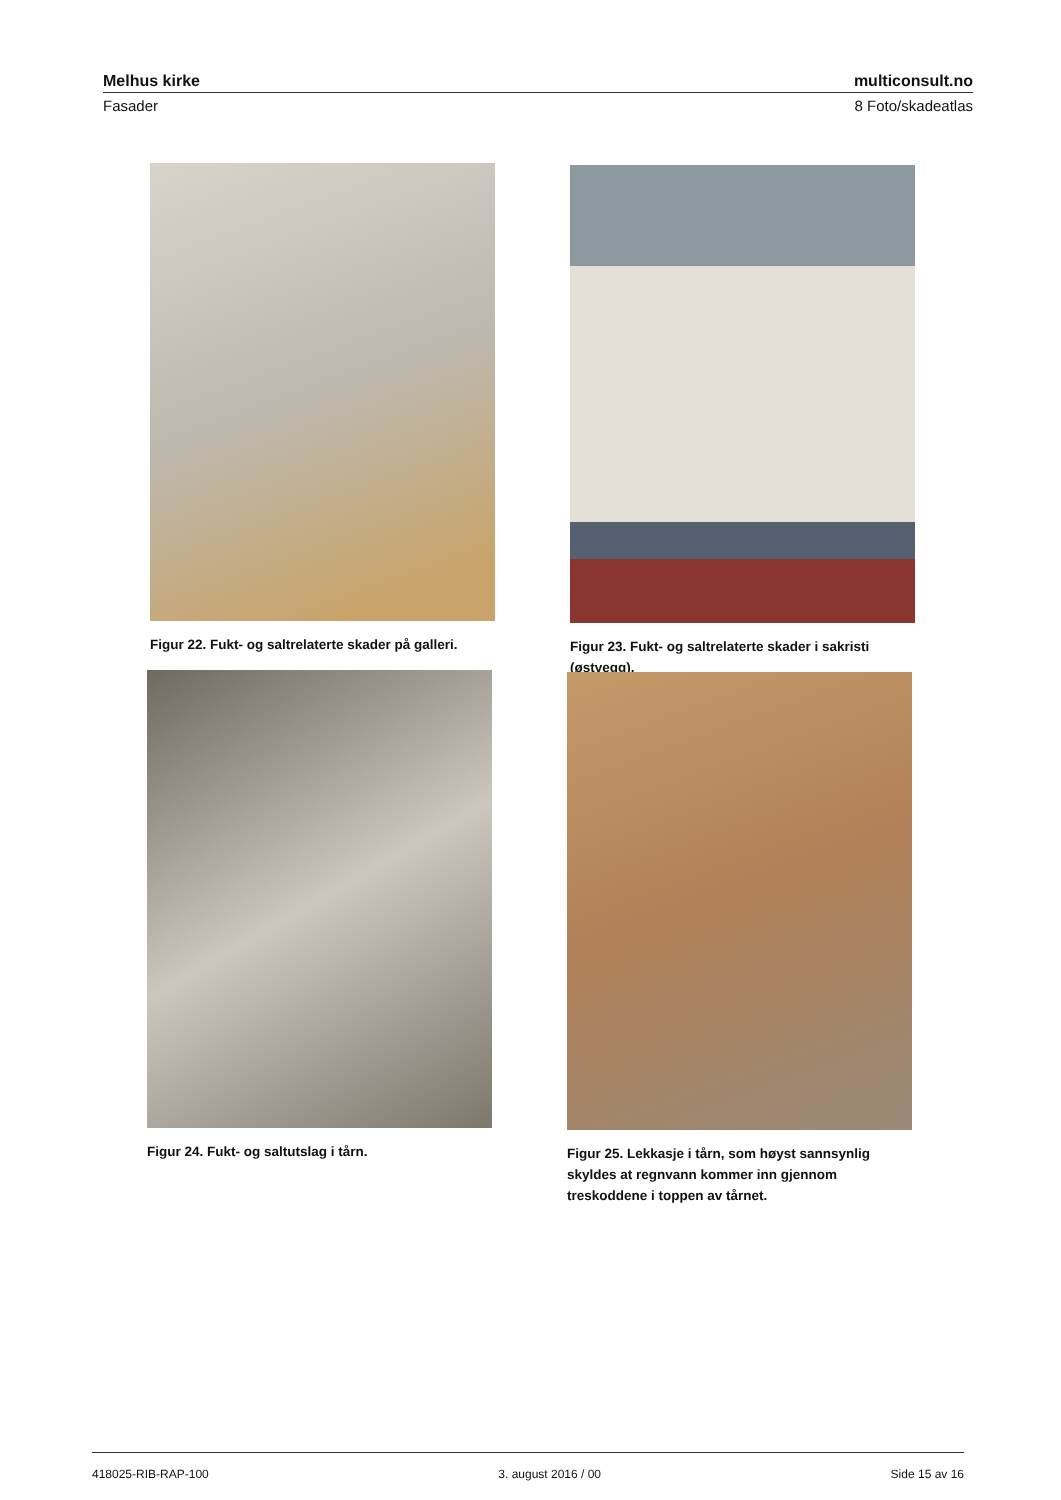Melhus kirke multiconsult.no
Fasader 8 Foto/skadeatlas
Figur 22. Fukt- og saltrelaterte skader på galleri.
Figur 23. Fukt- og saltrelaterte skader i sakristi (østvegg).
Figur 24. Fukt- og saltutslag i tårn.
Figur 25. Lekkasje i tårn, som høyst sannsynlig skyldes at regnvann kommer inn gjennom treskoddene i toppen av tårnet.
418025-RIB-RAP-100 3. august 2016 / 00 Side 15 av 16